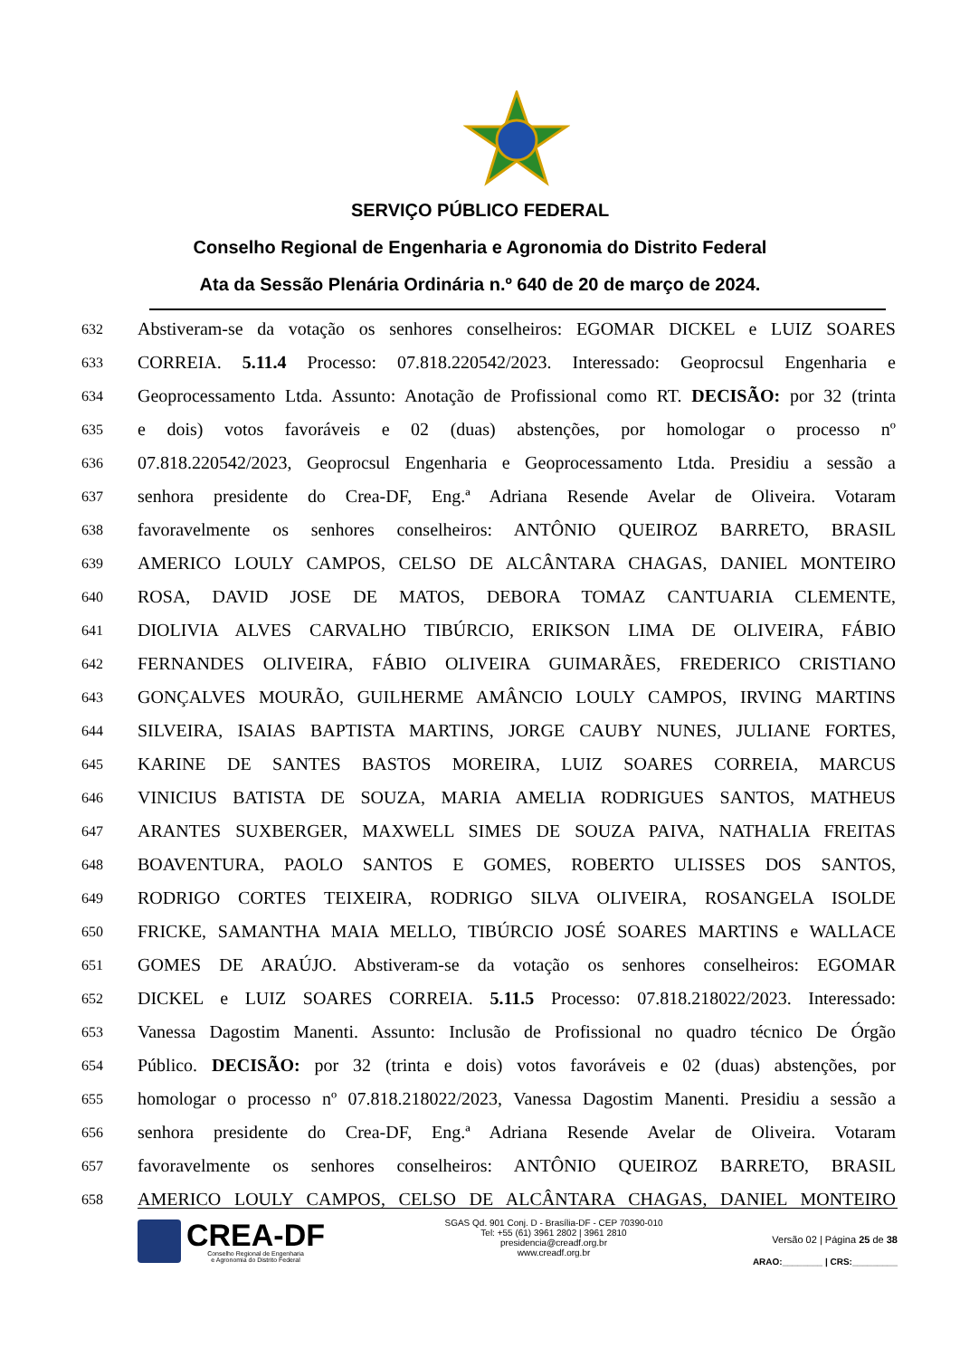SERVIÇO PÚBLICO FEDERAL
Conselho Regional de Engenharia e Agronomia do Distrito Federal
Ata da Sessão Plenária Ordinária n.º 640 de 20 de março de 2024.
632 Abstiveram-se da votação os senhores conselheiros: EGOMAR DICKEL e LUIZ SOARES
633 CORREIA. 5.11.4 Processo: 07.818.220542/2023. Interessado: Geoprocsul Engenharia e
634 Geoprocessamento Ltda. Assunto: Anotação de Profissional como RT. DECISÃO: por 32 (trinta
635 e dois) votos favoráveis e 02 (duas) abstenções, por homologar o processo nº
636 07.818.220542/2023, Geoprocsul Engenharia e Geoprocessamento Ltda. Presidiu a sessão a
637 senhora presidente do Crea-DF, Eng.ª Adriana Resende Avelar de Oliveira. Votaram
638 favoravelmente os senhores conselheiros: ANTÔNIO QUEIROZ BARRETO, BRASIL
639 AMERICO LOULY CAMPOS, CELSO DE ALCÂNTARA CHAGAS, DANIEL MONTEIRO
640 ROSA, DAVID JOSE DE MATOS, DEBORA TOMAZ CANTUARIA CLEMENTE,
641 DIOLIVIA ALVES CARVALHO TIBÚRCIO, ERIKSON LIMA DE OLIVEIRA, FÁBIO
642 FERNANDES OLIVEIRA, FÁBIO OLIVEIRA GUIMARÃES, FREDERICO CRISTIANO
643 GONÇALVES MOURÃO, GUILHERME AMÂNCIO LOULY CAMPOS, IRVING MARTINS
644 SILVEIRA, ISAIAS BAPTISTA MARTINS, JORGE CAUBY NUNES, JULIANE FORTES,
645 KARINE DE SANTES BASTOS MOREIRA, LUIZ SOARES CORREIA, MARCUS
646 VINICIUS BATISTA DE SOUZA, MARIA AMELIA RODRIGUES SANTOS, MATHEUS
647 ARANTES SUXBERGER, MAXWELL SIMES DE SOUZA PAIVA, NATHALIA FREITAS
648 BOAVENTURA, PAOLO SANTOS E GOMES, ROBERTO ULISSES DOS SANTOS,
649 RODRIGO CORTES TEIXEIRA, RODRIGO SILVA OLIVEIRA, ROSANGELA ISOLDE
650 FRICKE, SAMANTHA MAIA MELLO, TIBÚRCIO JOSÉ SOARES MARTINS e WALLACE
651 GOMES DE ARAÚJO. Abstiveram-se da votação os senhores conselheiros: EGOMAR
652 DICKEL e LUIZ SOARES CORREIA. 5.11.5 Processo: 07.818.218022/2023. Interessado:
653 Vanessa Dagostim Manenti. Assunto: Inclusão de Profissional no quadro técnico De Órgão
654 Público. DECISÃO: por 32 (trinta e dois) votos favoráveis e 02 (duas) abstenções, por
655 homologar o processo nº 07.818.218022/2023, Vanessa Dagostim Manenti. Presidiu a sessão a
656 senhora presidente do Crea-DF, Eng.ª Adriana Resende Avelar de Oliveira. Votaram
657 favoravelmente os senhores conselheiros: ANTÔNIO QUEIROZ BARRETO, BRASIL
658 AMERICO LOULY CAMPOS, CELSO DE ALCÂNTARA CHAGAS, DANIEL MONTEIRO
CREA-DF
Conselho Regional de Engenharia
e Agronomia do Distrito Federal
SGAS Qd. 901 Conj. D - Brasília-DF - CEP 70390-010
Tel: +55 (61) 3961 2802 | 3961 2810
presidencia@creadf.org.br
www.creadf.org.br
Versão 02 | Página 25 de 38
ARAO:________ | CRS:_________